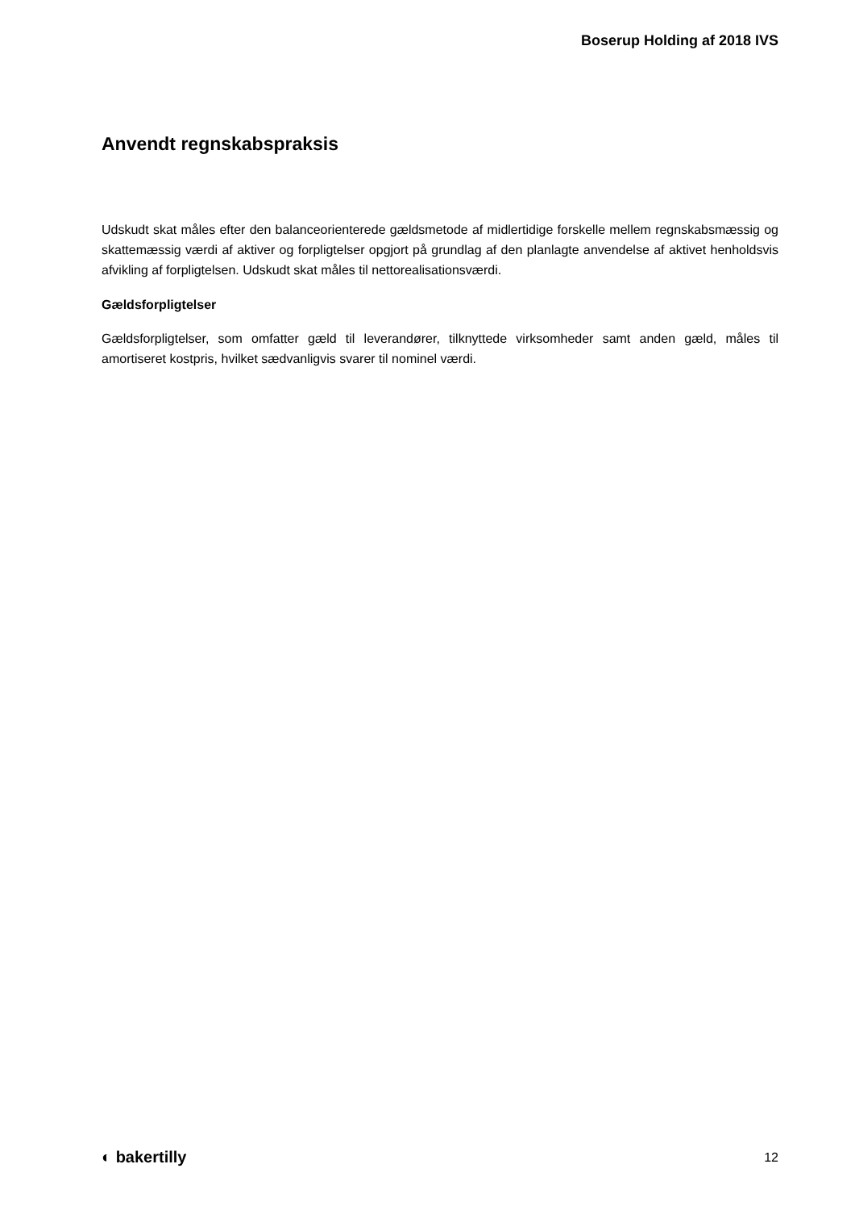Boserup Holding af 2018 IVS
Anvendt regnskabspraksis
Udskudt skat måles efter den balanceorienterede gældsmetode af midlertidige forskelle mellem regnskabsmæssig og skattemæssig værdi af aktiver og forpligtelser opgjort på grundlag af den planlagte anvendelse af aktivet henholdsvis afvikling af forpligtelsen. Udskudt skat måles til nettorealisationsværdi.
Gældsforpligtelser
Gældsforpligtelser, som omfatter gæld til leverandører, tilknyttede virksomheder samt anden gæld, måles til amortiseret kostpris, hvilket sædvanligvis svarer til nominel værdi.
◐ bakertilly 12